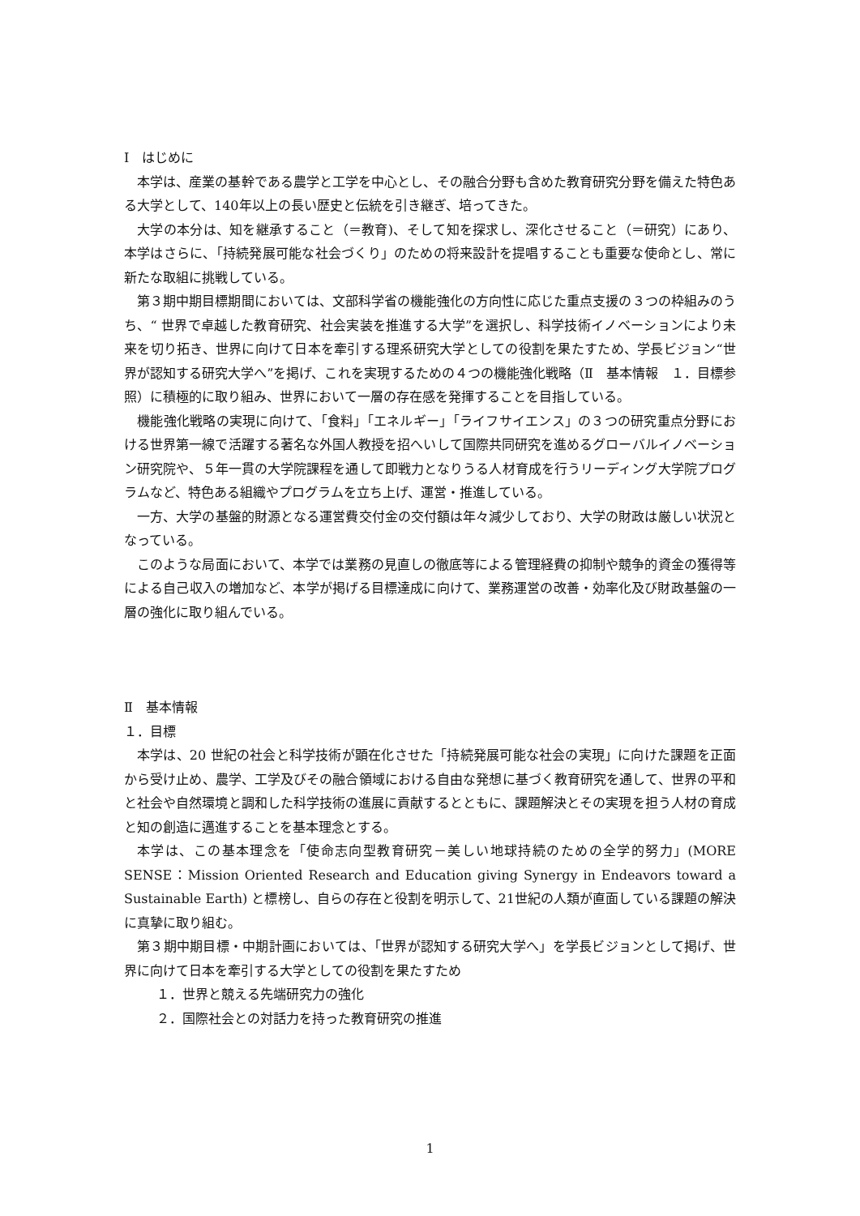Ⅰ　はじめに
本学は、産業の基幹である農学と工学を中心とし、その融合分野も含めた教育研究分野を備えた特色ある大学として、140年以上の長い歴史と伝統を引き継ぎ、培ってきた。
大学の本分は、知を継承すること（＝教育)、そして知を探求し、深化させること（＝研究）にあり、本学はさらに、「持続発展可能な社会づくり」のための将来設計を提唱することも重要な使命とし、常に新たな取組に挑戦している。
第３期中期目標期間においては、文部科学省の機能強化の方向性に応じた重点支援の３つの枠組みのうち、“ 世界で卓越した教育研究、社会実装を推進する大学”を選択し、科学技術イノベーションにより未来を切り拓き、世界に向けて日本を牽引する理系研究大学としての役割を果たすため、学長ビジョン“世界が認知する研究大学へ”を掲げ、これを実現するための４つの機能強化戦略（Ⅱ　基本情報　１．目標参照）に積極的に取り組み、世界において一層の存在感を発揮することを目指している。
機能強化戦略の実現に向けて、「食料」「エネルギー」「ライフサイエンス」の３つの研究重点分野における世界第一線で活躍する著名な外国人教授を招へいして国際共同研究を進めるグローバルイノベーション研究院や、５年一貫の大学院課程を通して即戦力となりうる人材育成を行うリーディング大学院プログラムなど、特色ある組織やプログラムを立ち上げ、運営・推進している。
一方、大学の基盤的財源となる運営費交付金の交付額は年々減少しており、大学の財政は厳しい状況となっている。
このような局面において、本学では業務の見直しの徹底等による管理経費の抑制や競争的資金の獲得等による自己収入の増加など、本学が掲げる目標達成に向けて、業務運営の改善・効率化及び財政基盤の一層の強化に取り組んでいる。
Ⅱ　基本情報
１．目標
本学は、20 世紀の社会と科学技術が顕在化させた「持続発展可能な社会の実現」に向けた課題を正面から受け止め、農学、工学及びその融合領域における自由な発想に基づく教育研究を通して、世界の平和と社会や自然環境と調和した科学技術の進展に貢献するとともに、課題解決とその実現を担う人材の育成と知の創造に邁進することを基本理念とする。
本学は、この基本理念を「使命志向型教育研究－美しい地球持続のための全学的努力」(MORE SENSE：Mission Oriented Research and Education giving Synergy in Endeavors toward a Sustainable Earth) と標榜し、自らの存在と役割を明示して、21世紀の人類が直面している課題の解決に真摯に取り組む。
第３期中期目標・中期計画においては、「世界が認知する研究大学へ」を学長ビジョンとして掲げ、世界に向けて日本を牽引する大学としての役割を果たすため
１．世界と競える先端研究力の強化
２．国際社会との対話力を持った教育研究の推進
1